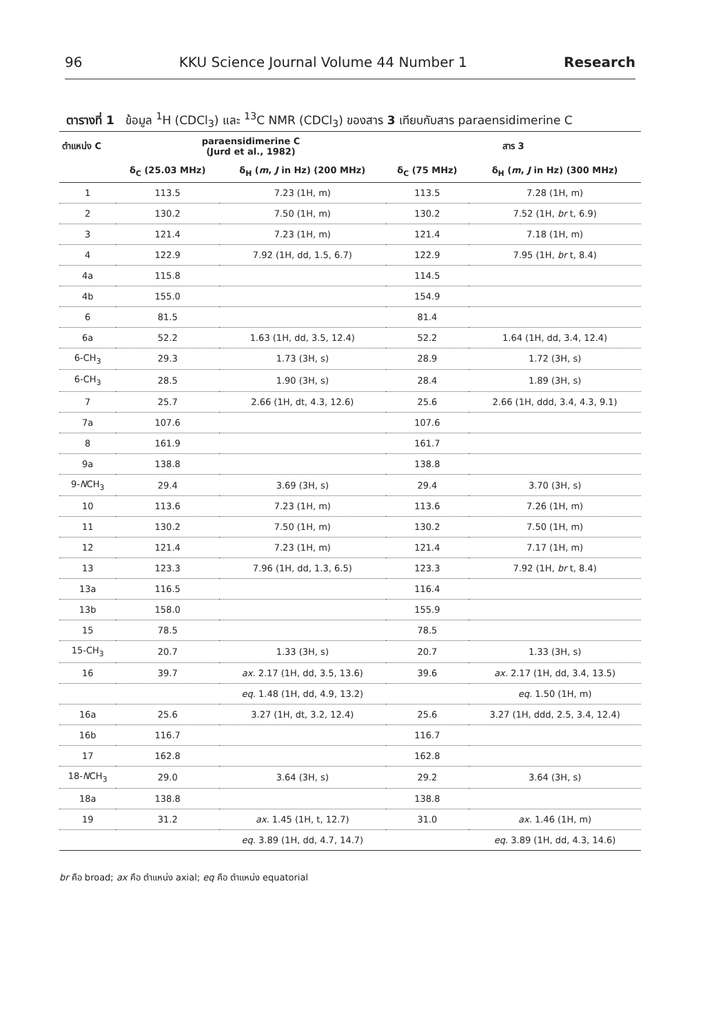96 KKU Science Journal Volume 44 Number 1 Research
ตารางที่ 1 ข้อมูล <sup>1</sup>H (CDCl<sub>3</sub>) และ <sup>13</sup>C NMR (CDCl<sub>3</sub>) ของสาร 3 เทียบกับสาร paraensidimerine C
| ตำแหน่ง C | paraensidimerine C (Jurd et al., 1982) | | สาร 3 | |
| --- | --- | --- | --- | --- |
| | δ<sub>C</sub> (25.03 MHz) | δ<sub>H</sub> ( m , J in Hz) (200 MHz) | δ<sub>C</sub> (75 MHz) | δ<sub>H</sub> ( m , J in Hz) (300 MHz) |
| 1 | 113.5 | 7.23 (1H, m) | 113.5 | 7.28 (1H, m) |
| 2 | 130.2 | 7.50 (1H, m) | 130.2 | 7.52 (1H, br t, 6.9) |
| 3 | 121.4 | 7.23 (1H, m) | 121.4 | 7.18 (1H, m) |
| 4 | 122.9 | 7.92 (1H, dd, 1.5, 6.7) | 122.9 | 7.95 (1H, br t, 8.4) |
| 4a | 115.8 | | 114.5 | |
| 4b | 155.0 | | 154.9 | |
| 6 | 81.5 | | 81.4 | |
| 6a | 52.2 | 1.63 (1H, dd, 3.5, 12.4) | 52.2 | 1.64 (1H, dd, 3.4, 12.4) |
| 6-CH<sub>3</sub> | 29.3 | 1.73 (3H, s) | 28.9 | 1.72 (3H, s) |
| 6-CH<sub>3</sub> | 28.5 | 1.90 (3H, s) | 28.4 | 1.89 (3H, s) |
| 7 | 25.7 | 2.66 (1H, dt, 4.3, 12.6) | 25.6 | 2.66 (1H, ddd, 3.4, 4.3, 9.1) |
| 7a | 107.6 | | 107.6 | |
| 8 | 161.9 | | 161.7 | |
| 9a | 138.8 | | 138.8 | |
| 9- N CH<sub>3</sub> | 29.4 | 3.69 (3H, s) | 29.4 | 3.70 (3H, s) |
| 10 | 113.6 | 7.23 (1H, m) | 113.6 | 7.26 (1H, m) |
| 11 | 130.2 | 7.50 (1H, m) | 130.2 | 7.50 (1H, m) |
| 12 | 121.4 | 7.23 (1H, m) | 121.4 | 7.17 (1H, m) |
| 13 | 123.3 | 7.96 (1H, dd, 1.3, 6.5) | 123.3 | 7.92 (1H, br t, 8.4) |
| 13a | 116.5 | | 116.4 | |
| 13b | 158.0 | | 155.9 | |
| 15 | 78.5 | | 78.5 | |
| 15-CH<sub>3</sub> | 20.7 | 1.33 (3H, s) | 20.7 | 1.33 (3H, s) |
| 16 | 39.7 | ax. 2.17 (1H, dd, 3.5, 13.6) | 39.6 | ax. 2.17 (1H, dd, 3.4, 13.5) |
| | | eq. 1.48 (1H, dd, 4.9, 13.2) | | eq. 1.50 (1H, m) |
| 16a | 25.6 | 3.27 (1H, dt, 3.2, 12.4) | 25.6 | 3.27 (1H, ddd, 2.5, 3.4, 12.4) |
| 16b | 116.7 | | 116.7 | |
| 17 | 162.8 | | 162.8 | |
| 18- N CH<sub>3</sub> | 29.0 | 3.64 (3H, s) | 29.2 | 3.64 (3H, s) |
| 18a | 138.8 | | 138.8 | |
| 19 | 31.2 | ax. 1.45 (1H, t, 12.7) | 31.0 | ax. 1.46 (1H, m) |
| | | eq. 3.89 (1H, dd, 4.7, 14.7) | | eq. 3.89 (1H, dd, 4.3, 14.6) |
br คือ broad; ax คือ ตำแหน่ง axial; eq คือ ตำแหน่ง equatorial